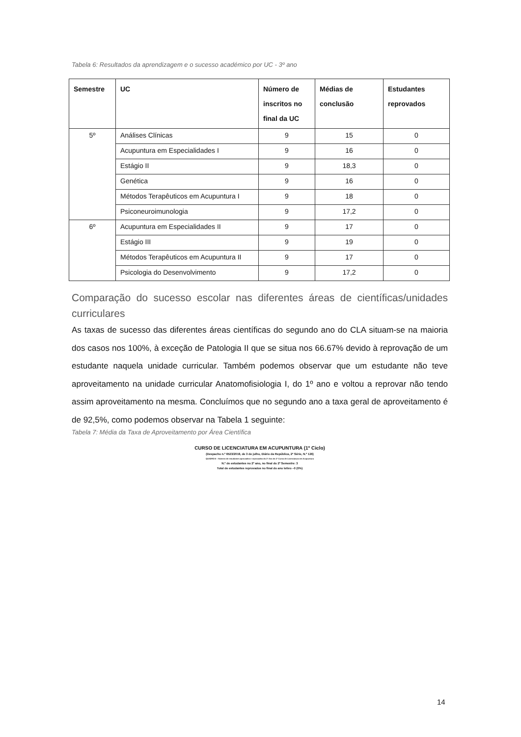Tabela 6: Resultados da aprendizagem e o sucesso académico por UC - 3º ano
| Semestre | UC | Número de inscritos no final da UC | Médias de conclusão | Estudantes reprovados |
| --- | --- | --- | --- | --- |
| 5º | Análises Clínicas | 9 | 15 | 0 |
| | Acupuntura em Especialidades I | 9 | 16 | 0 |
| | Estágio II | 9 | 18,3 | 0 |
| | Genética | 9 | 16 | 0 |
| | Métodos Terapêuticos em Acupuntura I | 9 | 18 | 0 |
| | Psiconeuroimunologia | 9 | 17,2 | 0 |
| 6º | Acupuntura em Especialidades II | 9 | 17 | 0 |
| | Estágio III | 9 | 19 | 0 |
| | Métodos Terapêuticos em Acupuntura II | 9 | 17 | 0 |
| | Psicologia do Desenvolvimento | 9 | 17,2 | 0 |
Comparação do sucesso escolar nas diferentes áreas de científicas/unidades curriculares
As taxas de sucesso das diferentes áreas científicas do segundo ano do CLA situam-se na maioria dos casos nos 100%, à exceção de Patologia II que se situa nos 66.67% devido à reprovação de um estudante naquela unidade curricular. Também podemos observar que um estudante não teve aproveitamento na unidade curricular Anatomofisiologia I, do 1º ano e voltou a reprovar não tendo assim aproveitamento na mesma. Concluímos que no segundo ano a taxa geral de aproveitamento é de 92,5%, como podemos observar na Tabela 1 seguinte:
Tabela 7: Média da Taxa de Aproveitamento por Área Científica
CURSO DE LICENCIATURA EM ACUPUNTURA (1º Ciclo)
(Despacho n.º 6523/2018, de 3 de julho, Diário da República, 2ª Série, N.º 126)
QUADRO 6 – Número de estudantes aprovados e reprovados do 2º Ano do 2º Curso de Licenciatura em Acupuntura
N.º de estudantes no 2º ano, no final do 2º Semestre: 3
Total de estudantes reprovados no final do ano letivo –0 (0%)
14